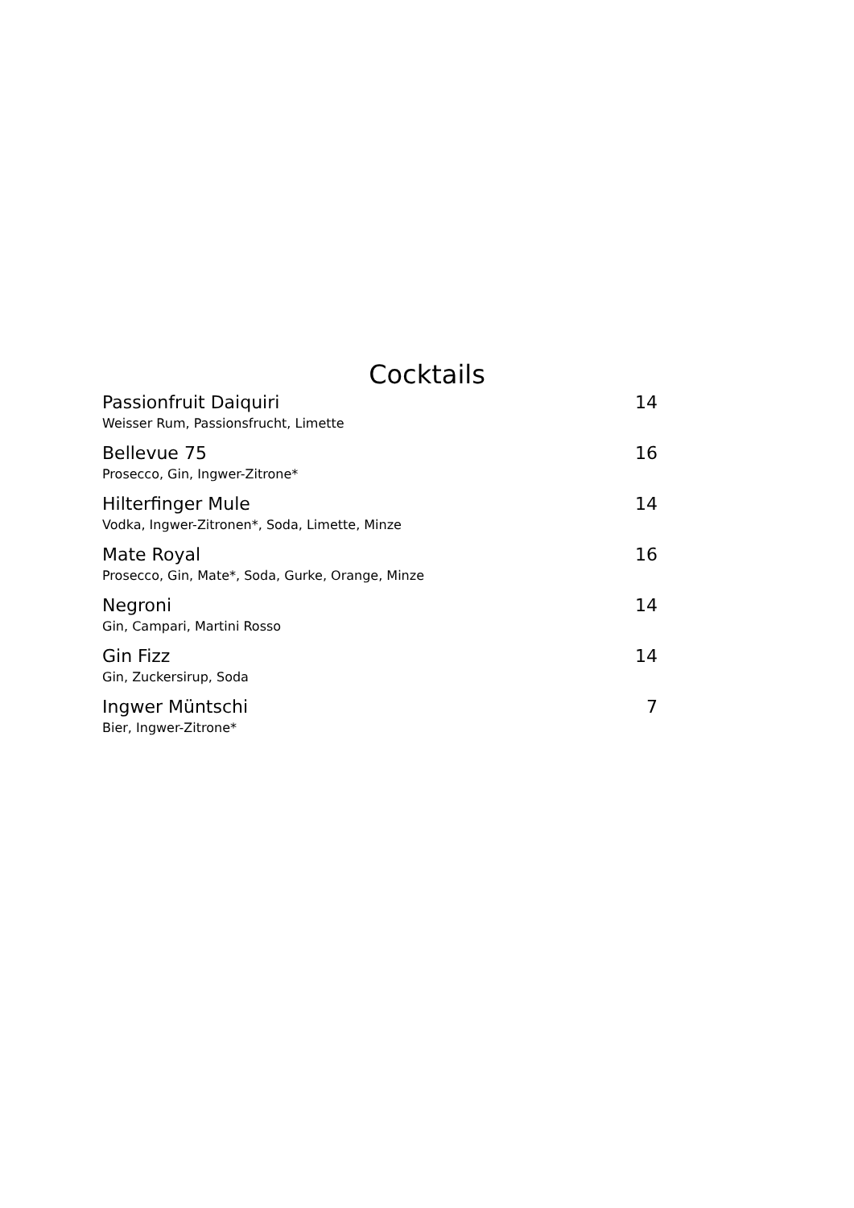Cocktails
Passionfruit Daiquiri
Weisser Rum, Passionsfrucht, Limette
14
Bellevue 75
Prosecco, Gin, Ingwer-Zitrone*
16
Hilterfinger Mule
Vodka, Ingwer-Zitronen*, Soda, Limette, Minze
14
Mate Royal
Prosecco, Gin, Mate*, Soda, Gurke, Orange, Minze
16
Negroni
Gin, Campari, Martini Rosso
14
Gin Fizz
Gin, Zuckersirup, Soda
14
Ingwer Müntschi
Bier, Ingwer-Zitrone*
7